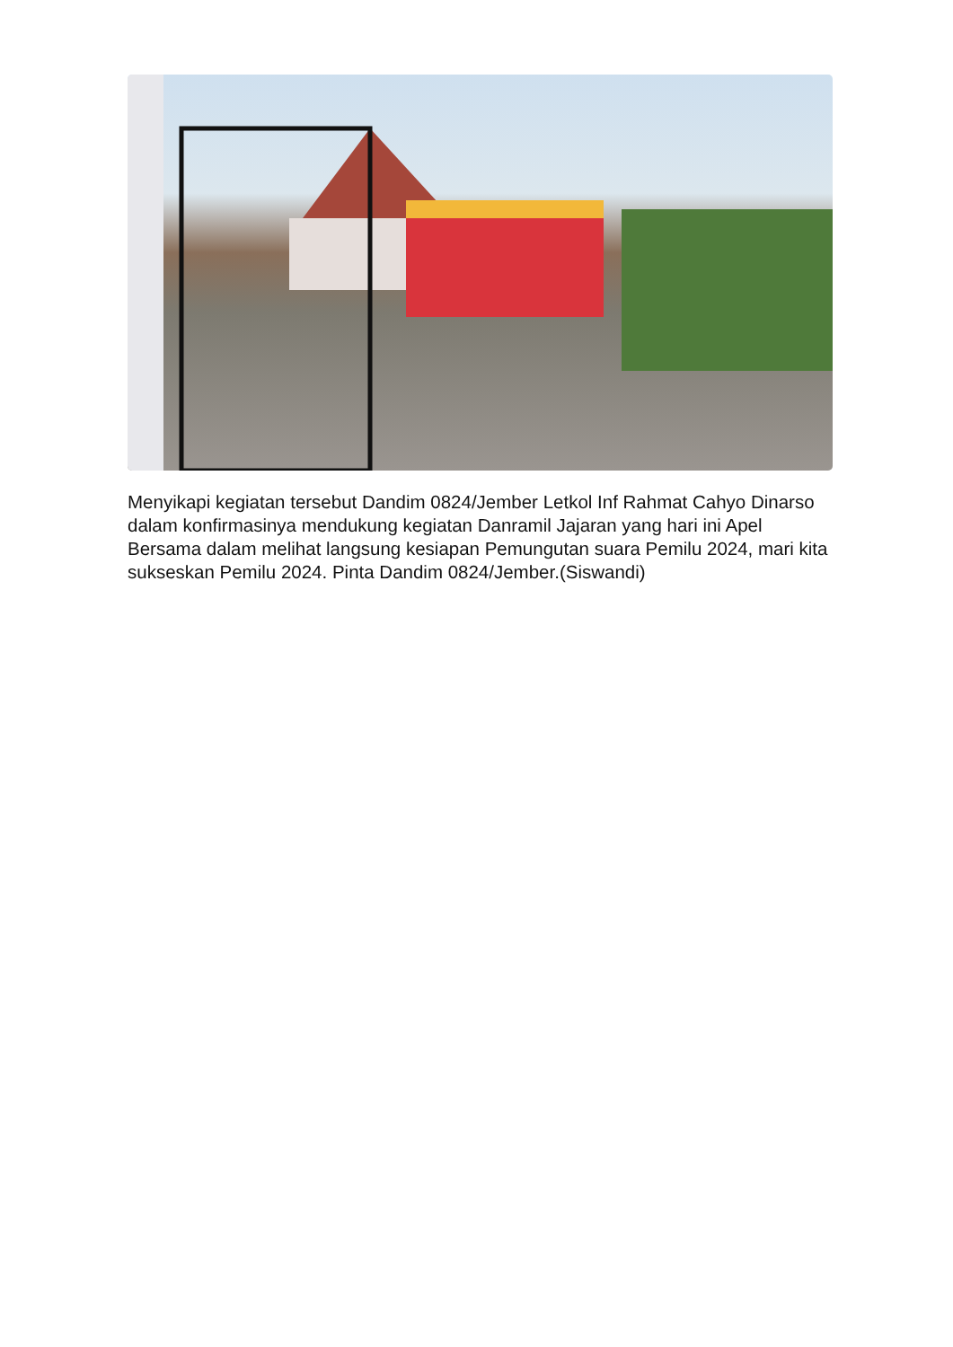Menyikapi kegiatan tersebut Dandim 0824/Jember Letkol Inf Rahmat Cahyo Dinarso dalam konfirmasinya mendukung kegiatan Danramil Jajaran yang hari ini Apel Bersama dalam melihat langsung kesiapan Pemungutan suara Pemilu 2024, mari kita sukseskan Pemilu 2024. Pinta Dandim 0824/Jember.(Siswandi)